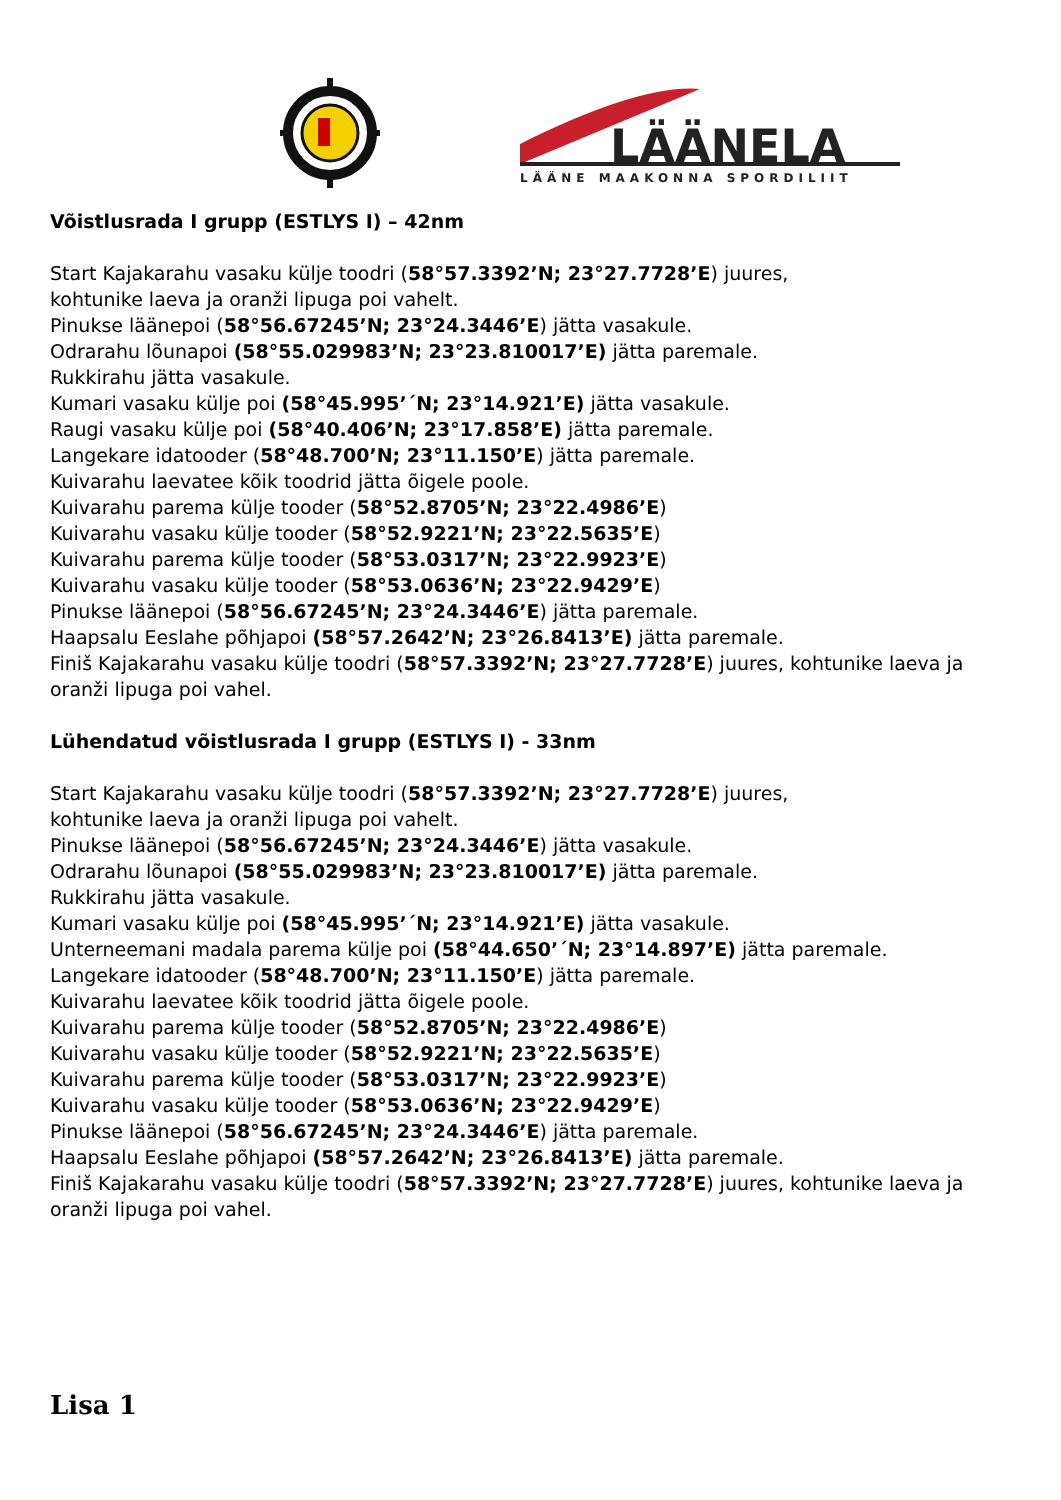LÄÄNELA
LÄÄNE MAAKONNA SPORDILIIT
Võistlusrada I grupp (ESTLYS I) – 42nm
Start Kajakarahu vasaku külje toodri (58°57.3392’N; 23°27.7728’E) juures,
kohtunike laeva ja oranži lipuga poi vahelt.
Pinukse läänepoi (58°56.67245’N; 23°24.3446’E) jätta vasakule.
Odrarahu lõunapoi (58°55.029983’N; 23°23.810017’E) jätta paremale.
Rukkirahu jätta vasakule.
Kumari vasaku külje poi (58°45.995’´N; 23°14.921’E) jätta vasakule.
Raugi vasaku külje poi (58°40.406’N; 23°17.858’E) jätta paremale.
Langekare idatooder (58°48.700’N; 23°11.150’E) jätta paremale.
Kuivarahu laevatee kõik toodrid jätta õigele poole.
Kuivarahu parema külje tooder (58°52.8705’N; 23°22.4986’E)
Kuivarahu vasaku külje tooder (58°52.9221’N; 23°22.5635’E)
Kuivarahu parema külje tooder (58°53.0317’N; 23°22.9923’E)
Kuivarahu vasaku külje tooder (58°53.0636’N; 23°22.9429’E)
Pinukse läänepoi (58°56.67245’N; 23°24.3446’E) jätta paremale.
Haapsalu Eeslahe põhjapoi (58°57.2642’N; 23°26.8413’E) jätta paremale.
Finiš Kajakarahu vasaku külje toodri (58°57.3392’N; 23°27.7728’E) juures, kohtunike laeva ja oranži lipuga poi vahel.
Lühendatud võistlusrada I grupp (ESTLYS I) - 33nm
Start Kajakarahu vasaku külje toodri (58°57.3392’N; 23°27.7728’E) juures,
kohtunike laeva ja oranži lipuga poi vahelt.
Pinukse läänepoi (58°56.67245’N; 23°24.3446’E) jätta vasakule.
Odrarahu lõunapoi (58°55.029983’N; 23°23.810017’E) jätta paremale.
Rukkirahu jätta vasakule.
Kumari vasaku külje poi (58°45.995’´N; 23°14.921’E) jätta vasakule.
Unterneemani madala parema külje poi (58°44.650’´N; 23°14.897’E) jätta paremale.
Langekare idatooder (58°48.700’N; 23°11.150’E) jätta paremale.
Kuivarahu laevatee kõik toodrid jätta õigele poole.
Kuivarahu parema külje tooder (58°52.8705’N; 23°22.4986’E)
Kuivarahu vasaku külje tooder (58°52.9221’N; 23°22.5635’E)
Kuivarahu parema külje tooder (58°53.0317’N; 23°22.9923’E)
Kuivarahu vasaku külje tooder (58°53.0636’N; 23°22.9429’E)
Pinukse läänepoi (58°56.67245’N; 23°24.3446’E) jätta paremale.
Haapsalu Eeslahe põhjapoi (58°57.2642’N; 23°26.8413’E) jätta paremale.
Finiš Kajakarahu vasaku külje toodri (58°57.3392’N; 23°27.7728’E) juures, kohtunike laeva ja oranži lipuga poi vahel.
Lisa 1